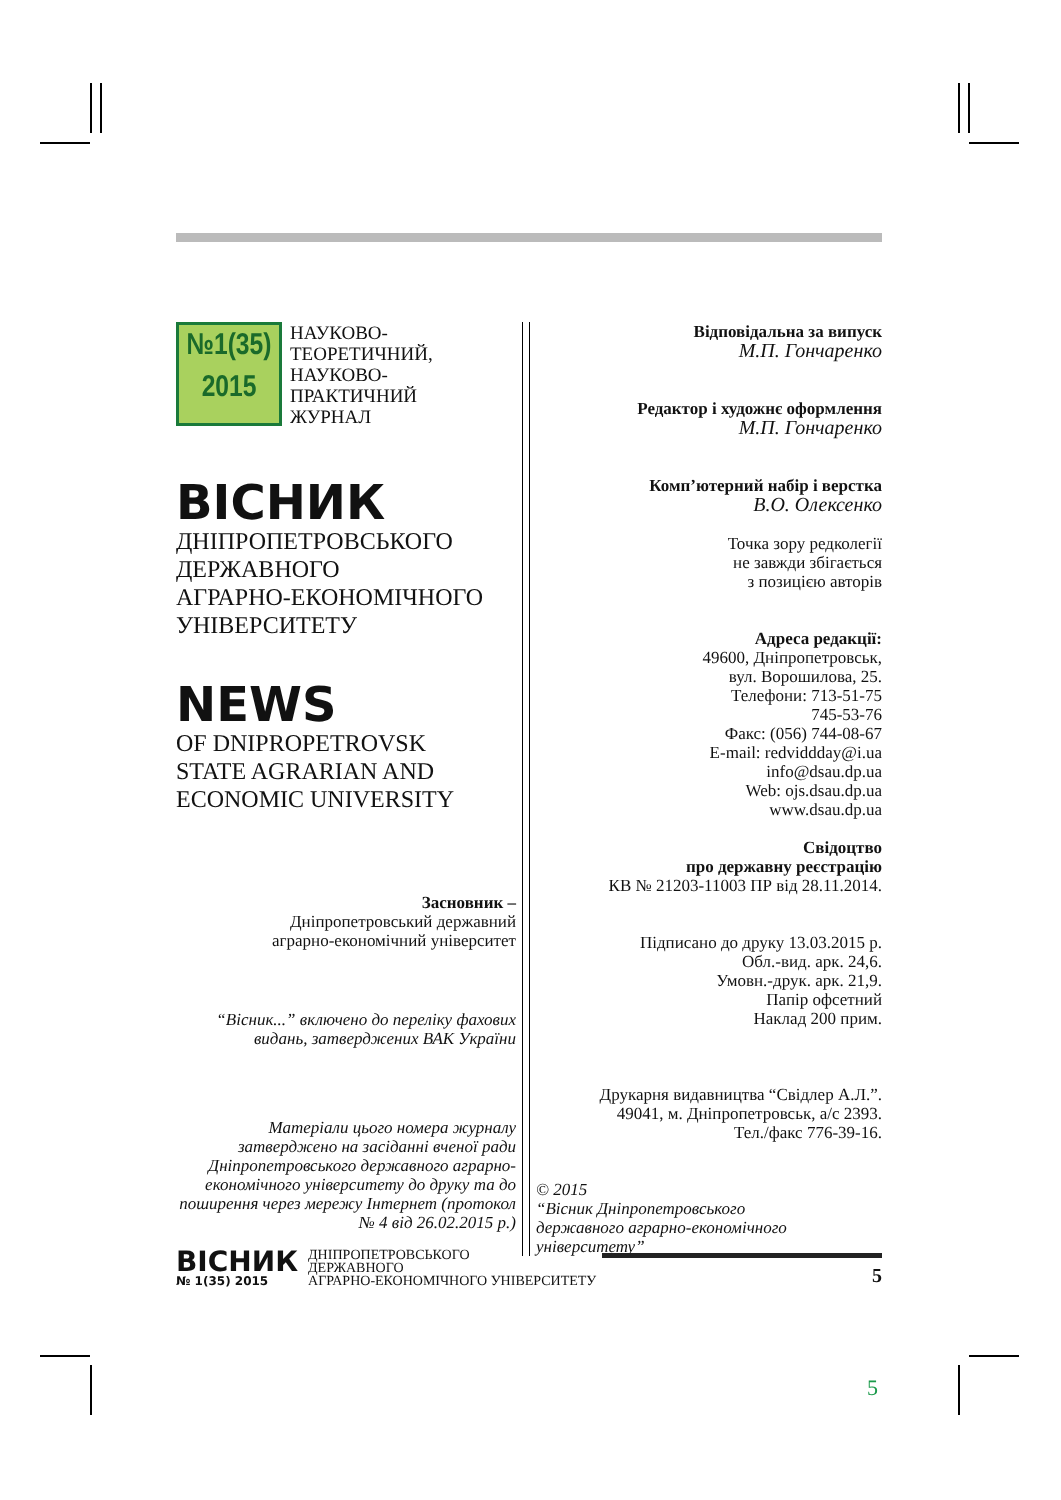№1(35)
2015
НАУКОВО-
ТЕОРЕТИЧНИЙ,
НАУКОВО-
ПРАКТИЧНИЙ
ЖУРНАЛ
ВІСНИК
ДНІПРОПЕТРОВСЬКОГО
ДЕРЖАВНОГО
АГРАРНО-ЕКОНОМІЧНОГО
УНІВЕРСИТЕТУ
NEWS
OF DNIPROPETROVSK
STATE AGRARIAN AND
ECONOMIC UNIVERSITY
Засновник –
Дніпропетровський державний
аграрно-економічний університет
“Вісник...” включено до переліку фахових видань, затверджених ВАК України
Матеріали цього номера журналу затверджено на засіданні вченої ради Дніпропетровського державного аграрно-економічного університету до друку та до поширення через мережу Інтернет (протокол № 4 від 26.02.2015 р.)
Відповідальна за випуск
М.П. Гончаренко
Редактор і художнє оформлення
М.П. Гончаренко
Комп’ютерний набір і верстка
В.О. Олексенко
Точка зору редколегії
не завжди збігається
з позицією авторів
Адреса редакції:
49600, Дніпропетровськ,
вул. Ворошилова, 25.
Телефони: 713-51-75
745-53-76
Факс: (056) 744-08-67
E-mail: redviddday@i.ua
info@dsau.dp.ua
Web: ojs.dsau.dp.ua
www.dsau.dp.ua
Свідоцтво
про державну реєстрацію
КВ № 21203-11003 ПР від 28.11.2014.
Підписано до друку 13.03.2015 р.
Обл.-вид. арк. 24,6.
Умовн.-друк. арк. 21,9.
Папір офсетний
Наклад 200 прим.
Друкарня видавництва “Свідлер А.Л.”.
49041, м. Дніпропетровськ, а/с 2393.
Тел./факс 776-39-16.
© 2015
“Вісник Дніпропетровського
державного аграрно-економічного
університету”
ВІСНИК
№ 1(35) 2015
ДНІПРОПЕТРОВСЬКОГО
ДЕРЖАВНОГО
АГРАРНО-ЕКОНОМІЧНОГО УНІВЕРСИТЕТУ
5
5